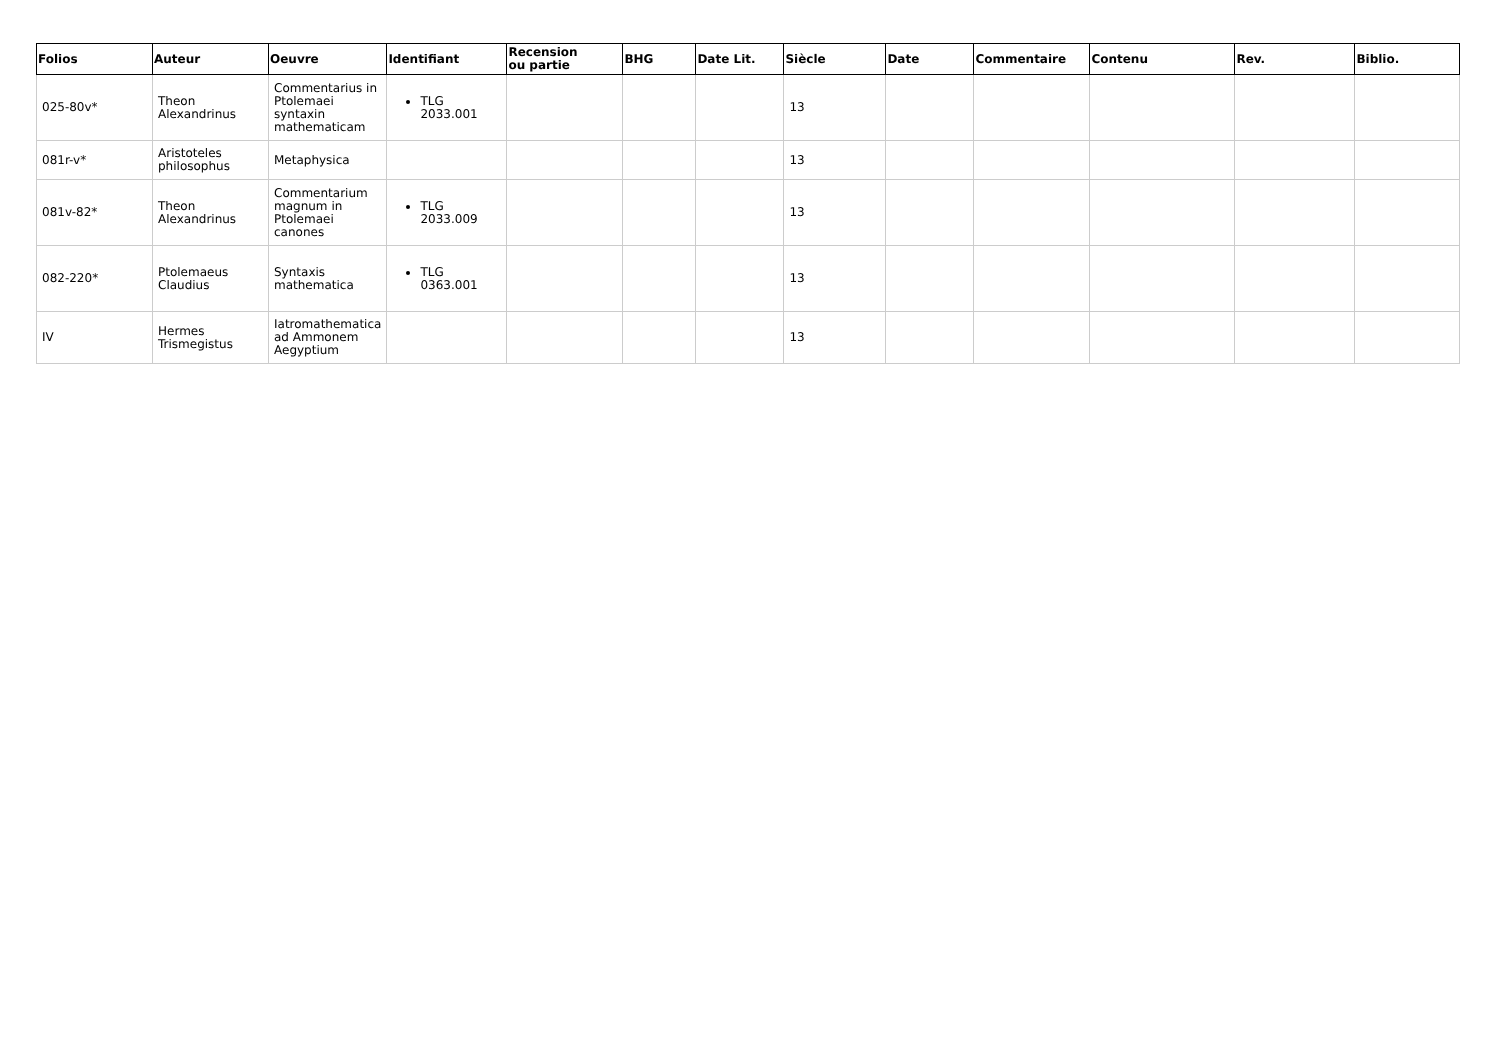| Folios | Auteur | Oeuvre | Identifiant | Recension ou partie | BHG | Date Lit. | Siècle | Date | Commentaire | Contenu | Rev. | Biblio. |
| --- | --- | --- | --- | --- | --- | --- | --- | --- | --- | --- | --- | --- |
| 025-80v* | Theon Alexandrinus | Commentarius in Ptolemaei syntaxin mathematicam | TLG 2033.001 | | | | 13 | | | | | |
| 081r-v* | Aristoteles philosophus | Metaphysica | | | | | 13 | | | | | |
| 081v-82* | Theon Alexandrinus | Commentarium magnum in Ptolemaei canones | TLG 2033.009 | | | | 13 | | | | | |
| 082-220* | Ptolemaeus Claudius | Syntaxis mathematica | TLG 0363.001 | | | | 13 | | | | | |
| IV | Hermes Trismegistus | Iatromathematica ad Ammonem Aegyptium | | | | | 13 | | | | | |